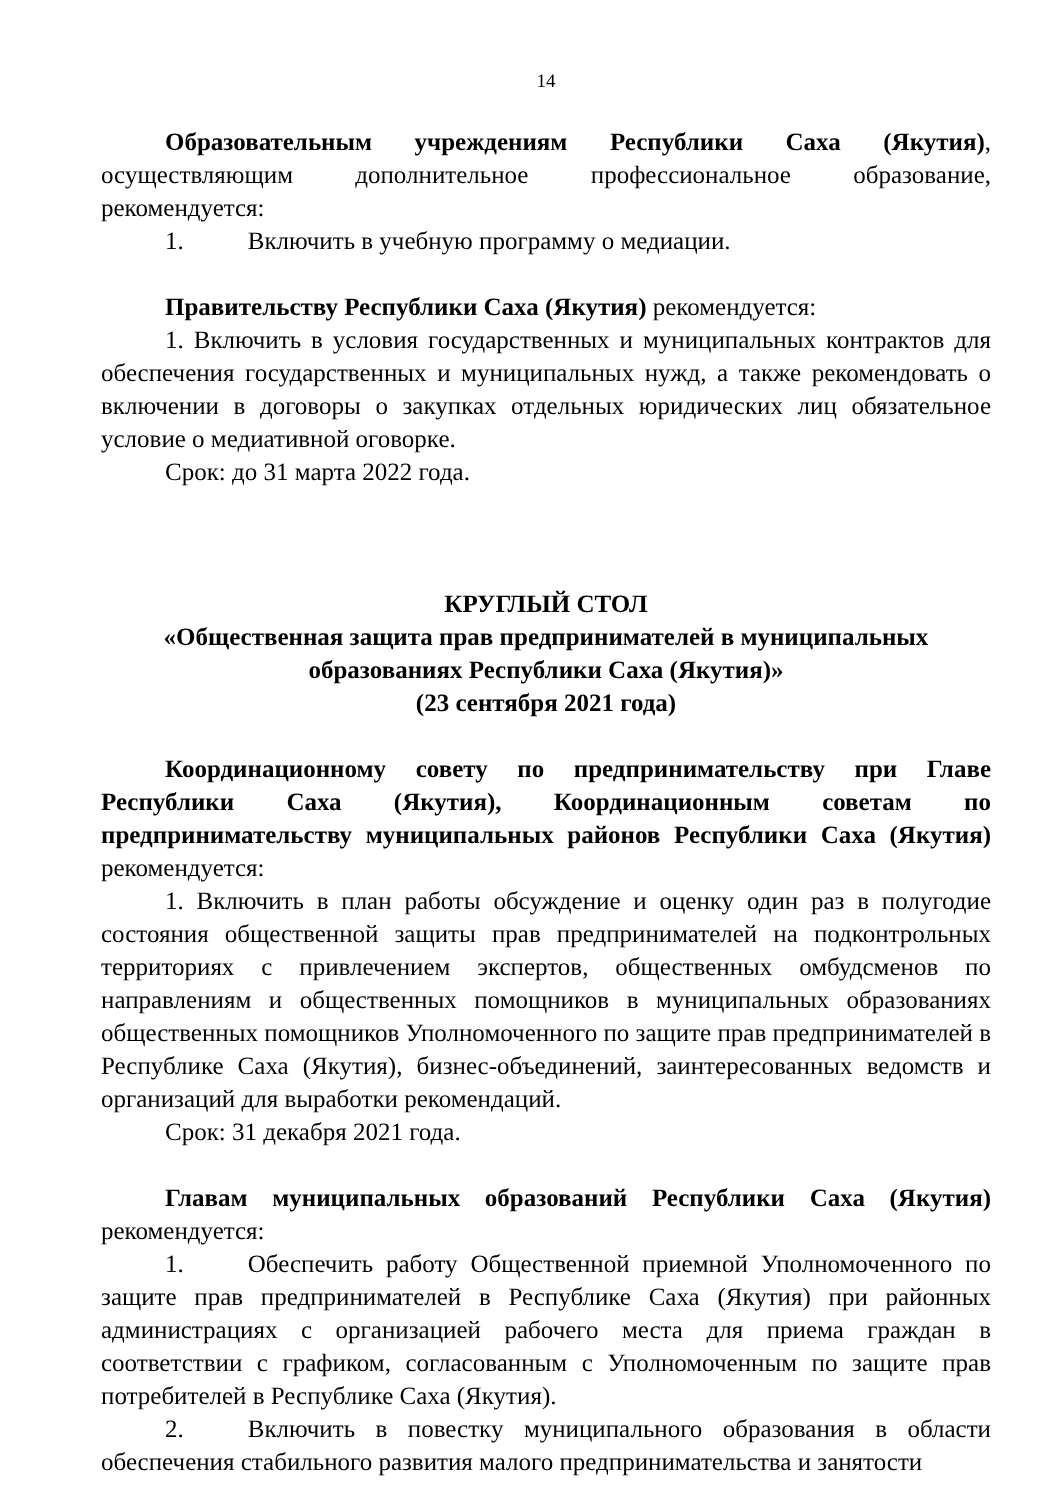14
Образовательным учреждениям Республики Саха (Якутия), осуществляющим дополнительное профессиональное образование, рекомендуется:
1. Включить в учебную программу о медиации.
Правительству Республики Саха (Якутия) рекомендуется:
1. Включить в условия государственных и муниципальных контрактов для обеспечения государственных и муниципальных нужд, а также рекомендовать о включении в договоры о закупках отдельных юридических лиц обязательное условие о медиативной оговорке.
Срок: до 31 марта 2022 года.
КРУГЛЫЙ СТОЛ
«Общественная защита прав предпринимателей в муниципальных образованиях Республики Саха (Якутия)»
(23 сентября 2021 года)
Координационному совету по предпринимательству при Главе Республики Саха (Якутия), Координационным советам по предпринимательству муниципальных районов Республики Саха (Якутия) рекомендуется:
1. Включить в план работы обсуждение и оценку один раз в полугодие состояния общественной защиты прав предпринимателей на подконтрольных территориях с привлечением экспертов, общественных омбудсменов по направлениям и общественных помощников в муниципальных образованиях общественных помощников Уполномоченного по защите прав предпринимателей в Республике Саха (Якутия), бизнес-объединений, заинтересованных ведомств и организаций для выработки рекомендаций.
Срок: 31 декабря 2021 года.
Главам муниципальных образований Республики Саха (Якутия) рекомендуется:
1. Обеспечить работу Общественной приемной Уполномоченного по защите прав предпринимателей в Республике Саха (Якутия) при районных администрациях с организацией рабочего места для приема граждан в соответствии с графиком, согласованным с Уполномоченным по защите прав потребителей в Республике Саха (Якутия).
2. Включить в повестку муниципального образования в области обеспечения стабильного развития малого предпринимательства и занятости